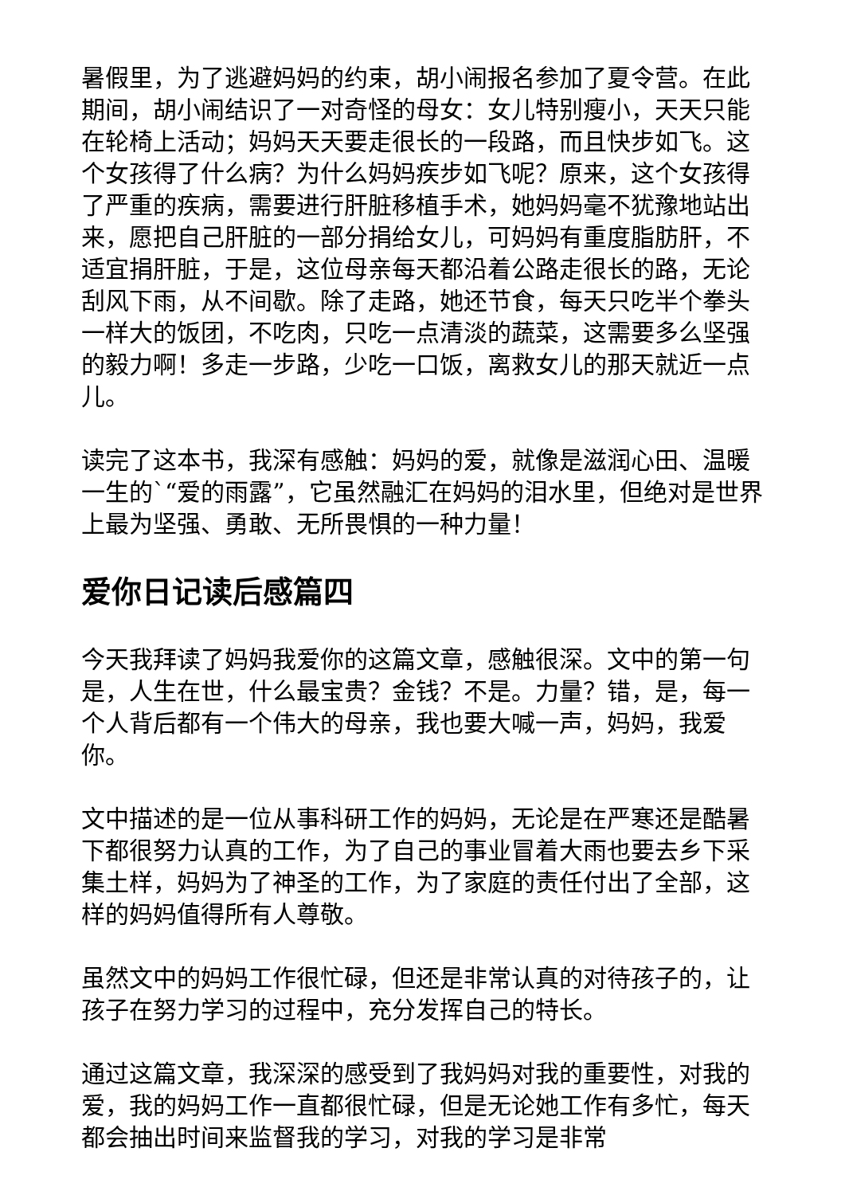暑假里，为了逃避妈妈的约束，胡小闹报名参加了夏令营。在此期间，胡小闹结识了一对奇怪的母女：女儿特别瘦小，天天只能在轮椅上活动；妈妈天天要走很长的一段路，而且快步如飞。这个女孩得了什么病？为什么妈妈疾步如飞呢？原来，这个女孩得了严重的疾病，需要进行肝脏移植手术，她妈妈毫不犹豫地站出来，愿把自己肝脏的一部分捐给女儿，可妈妈有重度脂肪肝，不适宜捐肝脏，于是，这位母亲每天都沿着公路走很长的路，无论刮风下雨，从不间歇。除了走路，她还节食，每天只吃半个拳头一样大的饭团，不吃肉，只吃一点清淡的蔬菜，这需要多么坚强的毅力啊！多走一步路，少吃一口饭，离救女儿的那天就近一点儿。
读完了这本书，我深有感触：妈妈的爱，就像是滋润心田、温暖一生的`“爱的雨露”，它虽然融汇在妈妈的泪水里，但绝对是世界上最为坚强、勇敢、无所畏惧的一种力量！
爱你日记读后感篇四
今天我拜读了妈妈我爱你的这篇文章，感触很深。文中的第一句是，人生在世，什么最宝贵？金钱？不是。力量？错，是，每一个人背后都有一个伟大的母亲，我也要大喊一声，妈妈，我爱你。
文中描述的是一位从事科研工作的妈妈，无论是在严寒还是酷暑下都很努力认真的工作，为了自己的事业冒着大雨也要去乡下采集土样，妈妈为了神圣的工作，为了家庭的责任付出了全部，这样的妈妈值得所有人尊敬。
虽然文中的妈妈工作很忙碌，但还是非常认真的对待孩子的，让孩子在努力学习的过程中，充分发挥自己的特长。
通过这篇文章，我深深的感受到了我妈妈对我的重要性，对我的爱，我的妈妈工作一直都很忙碌，但是无论她工作有多忙，每天都会抽出时间来监督我的学习，对我的学习是非常